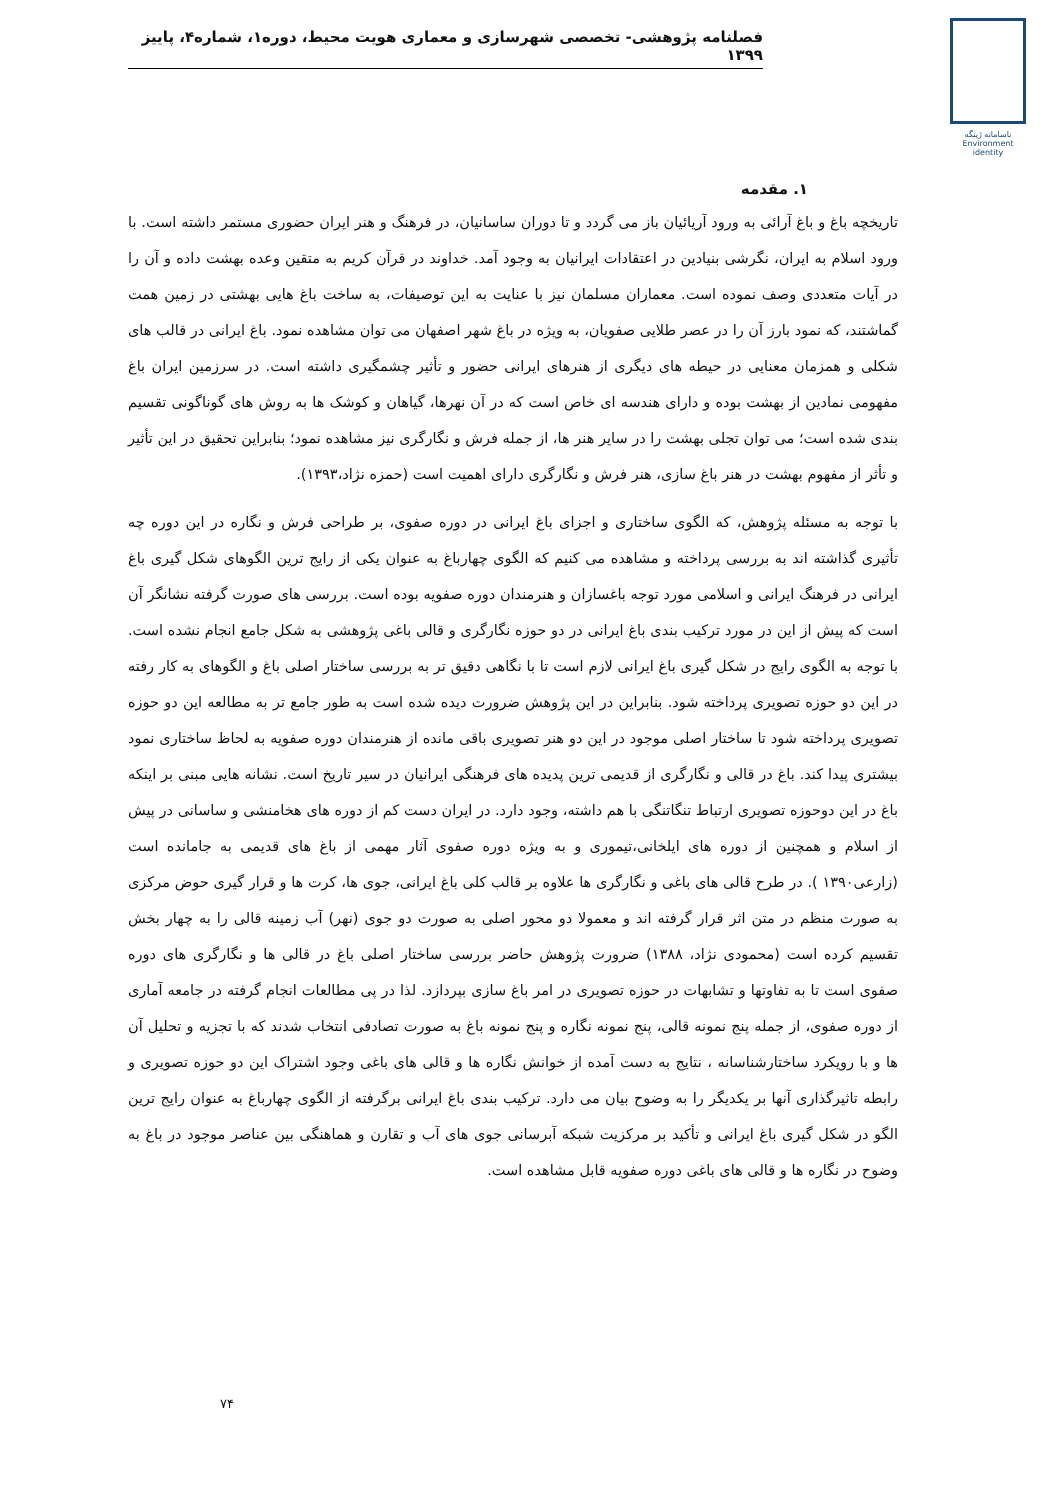فصلنامه پژوهشی- تخصصی شهرسازی و معماری هویت محیط، دوره۱، شماره۴، پاییز ۱۳۹۹
ناسامانه ژینگه
Environment
identity
۱. مقدمه
تاریخچه باغ و باغ آرائی به ورود آریائیان باز می گردد و تا دوران ساسانیان، در فرهنگ و هنر ایران حضوری مستمر داشته است. با ورود اسلام به ایران، نگرشی بنیادین در اعتقادات ایرانیان به وجود آمد. خداوند در قرآن کریم به متقین وعده بهشت داده و آن را در آیات متعددی وصف نموده است. معماران مسلمان نیز با عنایت به این توصیفات، به ساخت باغ هایی بهشتی در زمین همت گماشتند، که نمود بارز آن را در عصر طلایی صفویان، به ویژه در باغ شهر اصفهان می توان مشاهده نمود. باغ ایرانی در قالب های شکلی و همزمان معنایی در حیطه های دیگری از هنرهای ایرانی حضور و تأثیر چشمگیری داشته است. در سرزمین ایران باغ مفهومی نمادین از بهشت بوده و دارای هندسه ای خاص است که در آن نهرها، گیاهان و کوشک ها به روش های گوناگونی تقسیم بندی شده است؛ می توان تجلی بهشت را در سایر هنر ها، از جمله فرش و نگارگری نیز مشاهده نمود؛ بنابراین تحقیق در این تأثیر و تأثر از مفهوم بهشت در هنر باغ سازی، هنر فرش و نگارگری دارای اهمیت است (حمزه نژاد،۱۳۹۳).
با توجه به مسئله پژوهش، که الگوی ساختاری و اجزای باغ ایرانی در دوره صفوی، بر طراحی فرش و نگاره در این دوره چه تأثیری گذاشته اند به بررسی پرداخته و مشاهده می کنیم که الگوی چهارباغ به عنوان یکی از رایج ترین الگوهای شکل گیری باغ ایرانی در فرهنگ ایرانی و اسلامی مورد توجه باغسازان و هنرمندان دوره صفویه بوده است. بررسی های صورت گرفته نشانگر آن است که پیش از این در مورد ترکیب بندی باغ ایرانی در دو حوزه نگارگری و قالی باغی پژوهشی به شکل جامع انجام نشده است. با توجه به الگوی رایج در شکل گیری باغ ایرانی لازم است تا با نگاهی دقیق تر به بررسی ساختار اصلی باغ و الگوهای به کار رفته در این دو حوزه تصویری پرداخته شود. بنابراین در این پژوهش ضرورت دیده شده است به طور جامع تر به مطالعه این دو حوزه تصویری پرداخته شود تا ساختار اصلی موجود در این دو هنر تصویری باقی مانده از هنرمندان دوره صفویه به لحاظ ساختاری نمود بیشتری پیدا کند. باغ در قالی و نگارگری از قدیمی ترین پدیده های فرهنگی ایرانیان در سیر تاریخ است. نشانه هایی مبنی بر اینکه باغ در این دوحوزه تصویری ارتباط تنگاتنگی با هم داشته، وجود دارد. در ایران دست کم از دوره های هخامنشی و ساسانی در پیش از اسلام و همچنین از دوره های ایلخانی،تیموری و به ویژه دوره صفوی آثار مهمی از باغ های قدیمی به جامانده است (زارعی۱۳۹۰ ). در طرح قالی های باغی و نگارگری ها علاوه بر قالب کلی باغ ایرانی، جوی ها، کرت ها و قرار گیری حوض مرکزی به صورت منظم در متن اثر قرار گرفته اند و معمولا دو محور اصلی به صورت دو جوی (نهر) آب زمینه قالی را به چهار بخش تقسیم کرده است (محمودی نژاد، ۱۳۸۸) ضرورت پژوهش حاضر بررسی ساختار اصلی باغ در قالی ها و نگارگری های دوره صفوی است تا به تفاوتها و تشابهات در حوزه تصویری در امر باغ سازی بپردازد. لذا در پی مطالعات انجام گرفته در جامعه آماری از دوره صفوی، از جمله پنج نمونه قالی، پنج نمونه نگاره و پنج نمونه باغ به صورت تصادفی انتخاب شدند که با تجزیه و تحلیل آن ها و با رویکرد ساختارشناسانه ، نتایج به دست آمده از خوانش نگاره ها و قالی های باغی وجود اشتراک این دو حوزه تصویری و رابطه تاثیرگذاری آنها بر یکدیگر را به وضوح بیان می دارد. ترکیب بندی باغ ایرانی برگرفته از الگوی چهارباغ به عنوان رایج ترین الگو در شکل گیری باغ ایرانی و تأکید بر مرکزیت شبکه آبرسانی جوی های آب و تقارن و هماهنگی بین عناصر موجود در باغ به وضوح در نگاره ها و قالی های باغی دوره صفویه قابل مشاهده است.
۷۴